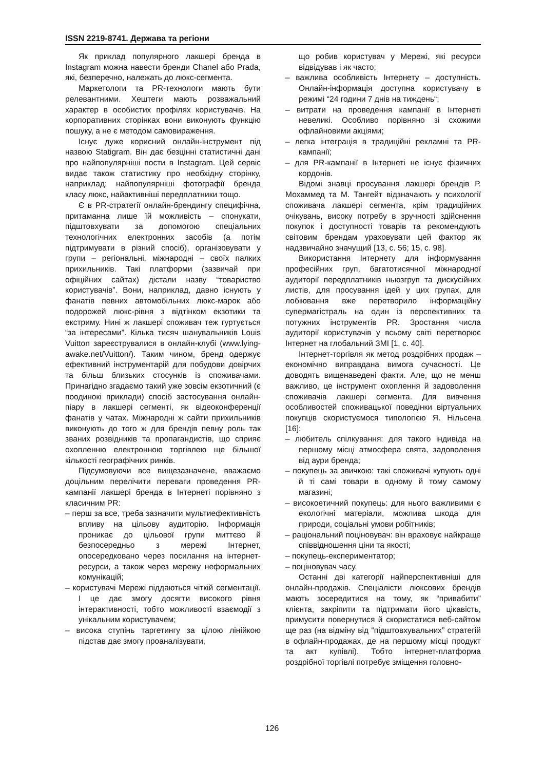ISSN 2219-8741. Держава та регіони
Як приклад популярного лакшері бренда в Instagram можна навести бренди Chanel або Prada, які, безперечно, належать до люкс-сегмента.
Маркетологи та PR-технологи мають бути релевантними. Хештеги мають розважальний характер в особистих профілях користувачів. На корпоративних сторінках вони виконують функцію пошуку, а не є методом самовираження.
Існує дуже корисний онлайн-інструмент під назвою Statigram. Він дає безцінні статистичні дані про найпопулярніші пости в Instagram. Цей сервіс видає також статистику про необхідну сторінку, наприклад: найпопулярніші фотографії бренда класу люкс, найактивніші передплатники тощо.
Є в PR-стратегії онлайн-брендингу специфічна, притаманна лише їй можливість – спонукати, підштовхувати за допомогою спеціальних технологічних електронних засобів (а потім підтримувати в різний спосіб), організовувати у групи – регіональні, міжнародні – своїх палких прихильників. Такі платформи (зазвичай при офіційних сайтах) дістали назву “товариство користувачів”. Вони, наприклад, давно існують у фанатів певних автомобільних люкс-марок або подорожей люкс-рівня з відтінком екзотики та екстриму. Нині ж лакшері споживач теж гуртується “за інтересами”. Кілька тисяч шанувальників Louis Vuitton зареєструвалися в онлайн-клубі (www.lying-awake.net/Vuitton/). Таким чином, бренд одержує ефективний інструментарій для побудови довірчих та більш близьких стосунків із споживачами. Принагідно згадаємо такий уже зовсім екзотичний (є поодинокі приклади) спосіб застосування онлайн-піару в лакшері сегменті, як відеоконференції фанатів у чатах. Міжнародні ж сайти прихильників виконують до того ж для брендів певну роль так званих розвідників та пропагандистів, що сприяє охопленню електронною торгівлею ще більшої кількості географічних ринків.
Підсумовуючи все вищезазначене, вважаємо доцільним перелічити переваги проведення PR-кампанії лакшері бренда в Інтернеті порівняно з класичним PR:
– перш за все, треба зазначити мультиефективність впливу на цільову аудиторію. Інформація проникає до цільової групи миттєво й безпосередньо з мережі Інтернет, опосередковано через посилання на інтернет-ресурси, а також через мережу неформальних комунікацій;
– користувачі Мережі піддаються чіткій сегментації. І це дає змогу досягти високого рівня інтерактивності, тобто можливості взаємодії з унікальним користувачем;
– висока ступінь таргетингу за цілою лінійкою підстав дає змогу проаналізувати,
що робив користувач у Мережі, які ресурси відвідував і як часто;
– важлива особливість Інтернету – доступність. Онлайн-інформація доступна користувачу в режимі “24 години 7 днів на тиждень“;
– витрати на проведення кампанії в Інтернеті невеликі. Особливо порівняно зі схожими офлайновими акціями;
– легка інтеграція в традиційні рекламні та PR-кампанії;
– для PR-кампанії в Інтернеті не існує фізичних кордонів.
Відомі знавці просування лакшері брендів Р. Мохаммед та М. Тангейт відзначають у психології споживача лакшері сегмента, крім традиційних очікувань, високу потребу в зручності здійснення покупок і доступності товарів та рекомендують світовим брендам ураховувати цей фактор як надзвичайно значущий [13, с. 56; 15, с. 98].
Використання Інтернету для інформування професійних груп, багатотисячної міжнародної аудиторії передплатників ньюзгруп та дискусійних листів, для просування ідей у цих групах, для лобіювання вже перетворило інформаційну супермагістраль на один із перспективних та потужних інструментів PR. Зростання числа аудиторії користувачів у всьому світі перетворює Інтернет на глобальний ЗМІ [1, с. 40].
Інтернет-торгівля як метод роздрібних продаж – економічно виправдана вимога сучасності. Це доводять вищенаведені факти. Але, що не менш важливо, це інструмент охоплення й задоволення споживачів лакшері сегмента. Для вивчення особливостей споживацької поведінки віртуальних покупців скористуємося типологією Я. Нільсена [16]:
– любитель спілкування: для такого індивіда на першому місці атмосфера свята, задоволення від аури бренда;
– покупець за звичкою: такі споживачі купують одні й ті самі товари в одному й тому самому магазині;
– високоетичний покупець: для нього важливими є екологічні матеріали, можлива шкода для природи, соціальні умови робітників;
– раціональний поціновувач: він враховує найкраще співвідношення ціни та якості;
– покупець-експериментатор;
– поціновувач часу.
Останні дві категорії найперспективніші для онлайн-продажів. Спеціалісти люксових брендів мають зосередитися на тому, як “привабити” клієнта, закріпити та підтримати його цікавість, примусити повернутися й скористатися веб-сайтом ще раз (на відміну від “підштовхувальних” стратегій в офлайн-продажах, де на першому місці продукт та акт купівлі). Тобто інтернет-платформа роздрібної торгівлі потребує зміщення головно-
126